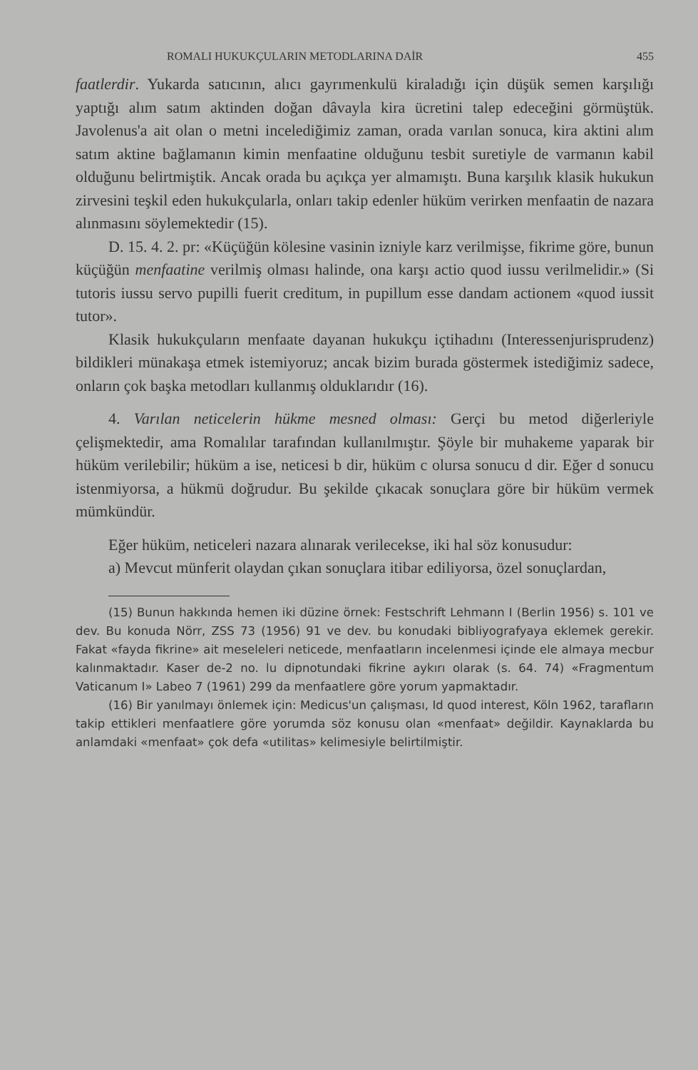ROMALI HUKUKÇULARIN METODLARINA DAİR 455
faatlerdir. Yukarda satıcının, alıcı gayrımenkulü kiraladığı için düşük semen karşılığı yaptığı alım satım aktinden doğan dâvayla kira ücretini talep edeceğini görmüştük. Javolenus'a ait olan o metni incelediğimiz zaman, orada varılan sonuca, kira aktini alım satım aktine bağlamanın kimin menfaatine olduğunu tesbit suretiyle de varmanın kabil olduğunu belirtmiştik. Ancak orada bu açıkça yer almamıştı. Buna karşılık klasik hukukun zirvesini teşkil eden hukukçularla, onları takip edenler hüküm verirken menfaatin de nazara alınmasını söylemektedir (15).
D. 15. 4. 2. pr: «Küçüğün kölesine vasinin izniyle karz verilmişse, fikrime göre, bunun küçüğün menfaatine verilmiş olması halinde, ona karşı actio quod iussu verilmelidir.» (Si tutoris iussu servo pupilli fuerit creditum, in pupillum esse dandam actionem «quod iussit tutor».
Klasik hukukçuların menfaate dayanan hukukçu içtihadını (Interessenjurisprudenz) bildikleri münakaşa etmek istemiyoruz; ancak bizim burada göstermek istediğimiz sadece, onların çok başka metodları kullanmış olduklarıdır (16).
4. Varılan neticelerin hükme mesned olması: Gerçi bu metod diğerleriyle çelişmektedir, ama Romalılar tarafından kullanılmıştır. Şöyle bir muhakeme yaparak bir hüküm verilebilir; hüküm a ise, neticesi b dir, hüküm c olursa sonucu d dir. Eğer d sonucu istenmiyorsa, a hükmü doğrudur. Bu şekilde çıkacak sonuçlara göre bir hüküm vermek mümkündür.
Eğer hüküm, neticeleri nazara alınarak verilecekse, iki hal söz konusudur:
a) Mevcut münferit olaydan çıkan sonuçlara itibar ediliyorsa, özel sonuçlardan,
(15) Bunun hakkında hemen iki düzine örnek: Festschrift Lehmann I (Berlin 1956) s. 101 ve dev. Bu konuda Nörr, ZSS 73 (1956) 91 ve dev. bu konudaki bibliyografyaya eklemek gerekir. Fakat «fayda fikrine» ait meseleleri neticede, menfaatların incelenmesi içinde ele almaya mecbur kalınmaktadır. Kaser de-2 no. lu dipnotundaki fikrine aykırı olarak (s. 64. 74) «Fragmentum Vaticanum I» Labeo 7 (1961) 299 da menfaatlere göre yorum yapmaktadır.
(16) Bir yanılmayı önlemek için: Medicus'un çalışması, Id quod interest, Köln 1962, tarafların takip ettikleri menfaatlere göre yorumda söz konusu olan «menfaat» değildir. Kaynaklarda bu anlamdaki «menfaat» çok defa «utilitas» kelimesiyle belirtilmiştir.